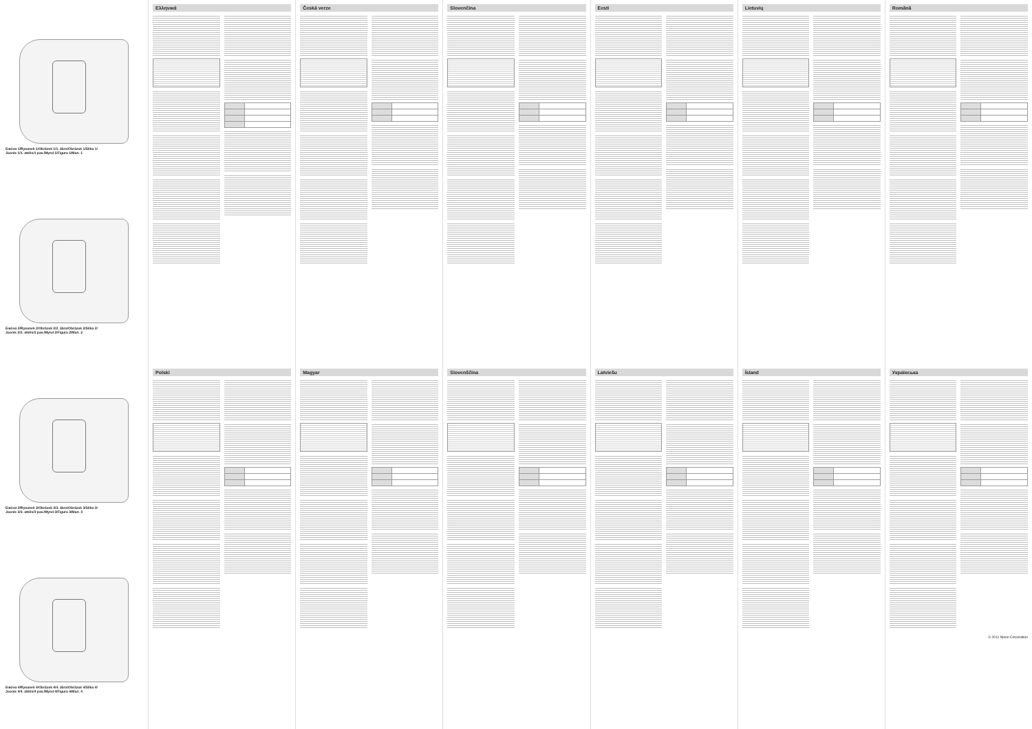Εικόνα 1/Rysunek 1/Obrázek 1/1. ábra/Obrázok 1/Slika 1/
Joonis 1/1. attēls/1 pav./Mynd 1/Figura 1/Мал. 1
Εικόνα 2/Rysunek 2/Obrázek 2/2. ábra/Obrázok 2/Slika 2/
Joonis 2/2. attēls/2 pav./Mynd 2/Figura 2/Мал. 2
Εικόνα 3/Rysunek 3/Obrázek 3/3. ábra/Obrázok 3/Slika 3/
Joonis 3/3. attēls/3 pav./Mynd 3/Figura 3/Мал. 3
Εικόνα 4/Rysunek 4/Obrázek 4/4. ábra/Obrázok 4/Slika 4/
Joonis 4/4. attēls/4 pav./Mynd 4/Figura 4/Мал. 4
Ελληνικά
Česká verze
Slovenčina
Eesti
Lietuvių
Română
Polski
Magyar
Slovenščina
Latviešu
Ísland
Українська
© 2011 Nikon Corporation